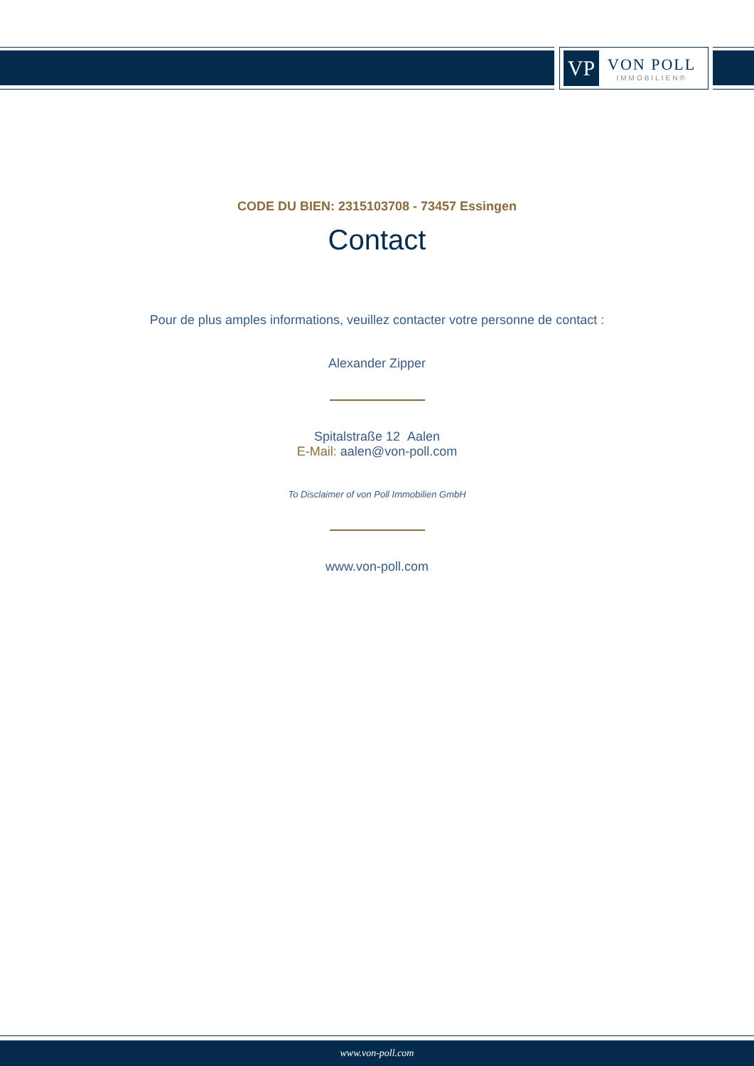VP
VON POLL
IMMOBILIEN®
CODE DU BIEN: 2315103708 - 73457 Essingen
Contact
Pour de plus amples informations, veuillez contacter votre personne de contact :
Alexander Zipper
Spitalstraße 12 Aalen
E-Mail: aalen@von-poll.com
To Disclaimer of von Poll Immobilien GmbH
www.von-poll.com
www.von-poll.com